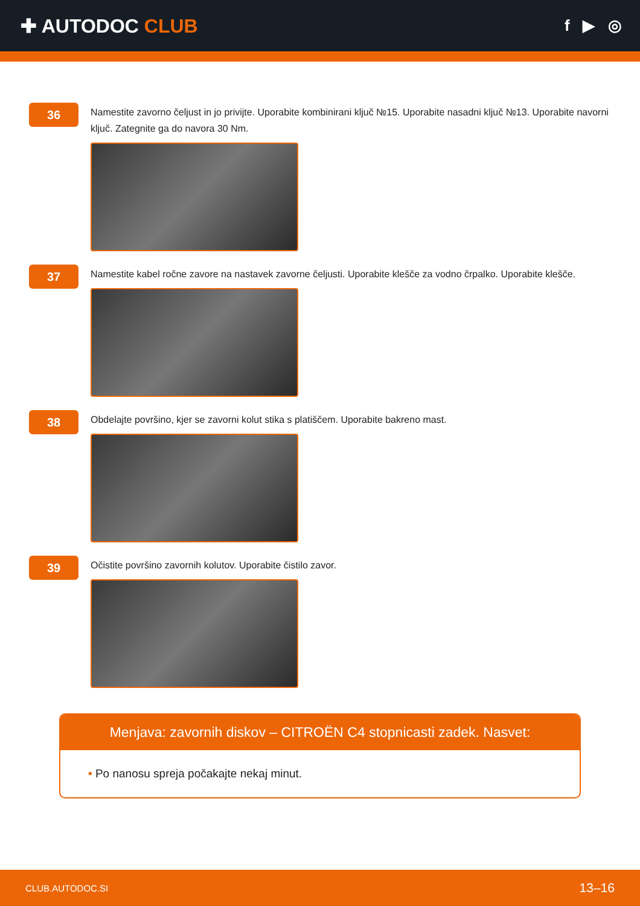✚ AUTODOC CLUB
f ▶ ◎
36
Namestite zavorno čeljust in jo privijte. Uporabite kombinirani ključ №15. Uporabite nasadni ključ №13. Uporabite navorni ključ. Zategnite ga do navora 30 Nm.
37
Namestite kabel ročne zavore na nastavek zavorne čeljusti. Uporabite klešče za vodno črpalko. Uporabite klešče.
38
Obdelajte površino, kjer se zavorni kolut stika s platiščem. Uporabite bakreno mast.
39
Očistite površino zavornih kolutov. Uporabite čistilo zavor.
Menjava: zavornih diskov – CITROËN C4 stopnicasti zadek. Nasvet:
• Po nanosu spreja počakajte nekaj minut.
CLUB.AUTODOC.SI 13–16